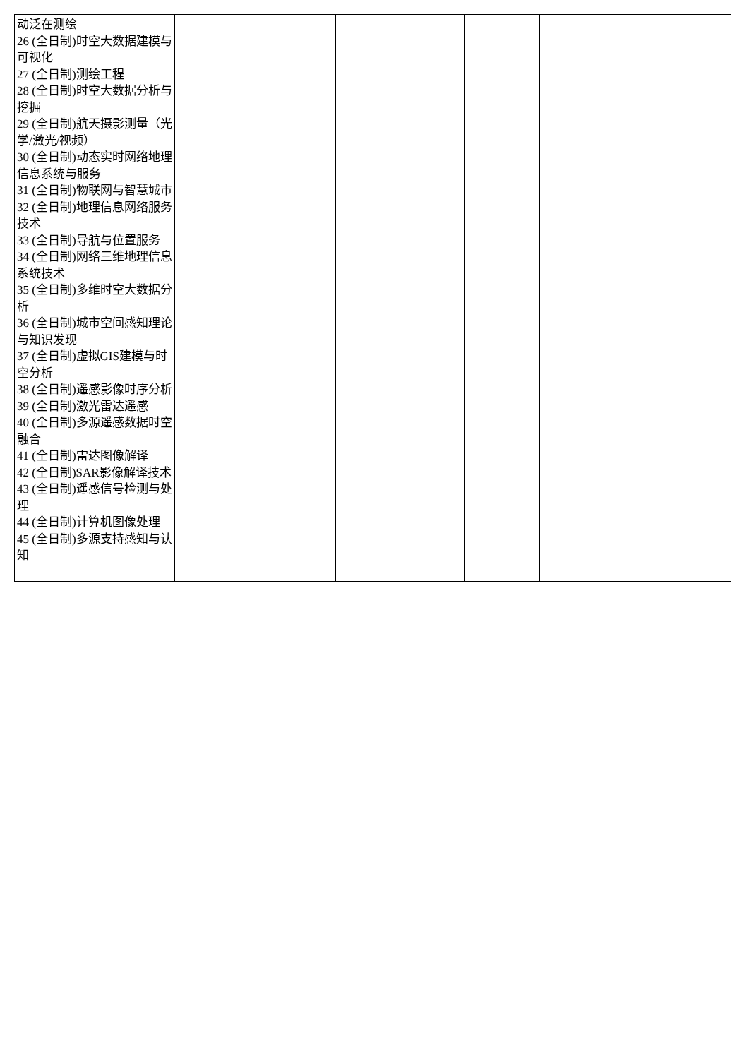| 动泛在测绘 26 (全日制)时空大数据建模与可视化 27 (全日制)测绘工程 28 (全日制)时空大数据分析与挖掘 29 (全日制)航天摄影测量（光学/激光/视频） 30 (全日制)动态实时网络地理信息系统与服务 31 (全日制)物联网与智慧城市 32 (全日制)地理信息网络服务技术 33 (全日制)导航与位置服务 34 (全日制)网络三维地理信息系统技术 35 (全日制)多维时空大数据分析 36 (全日制)城市空间感知理论与知识发现 37 (全日制)虚拟GIS建模与时空分析 38 (全日制)遥感影像时序分析 39 (全日制)激光雷达遥感 40 (全日制)多源遥感数据时空融合 41 (全日制)雷达图像解译 42 (全日制)SAR影像解译技术 43 (全日制)遥感信号检测与处理 44 (全日制)计算机图像处理 45 (全日制)多源支持感知与认知 | | | | | |